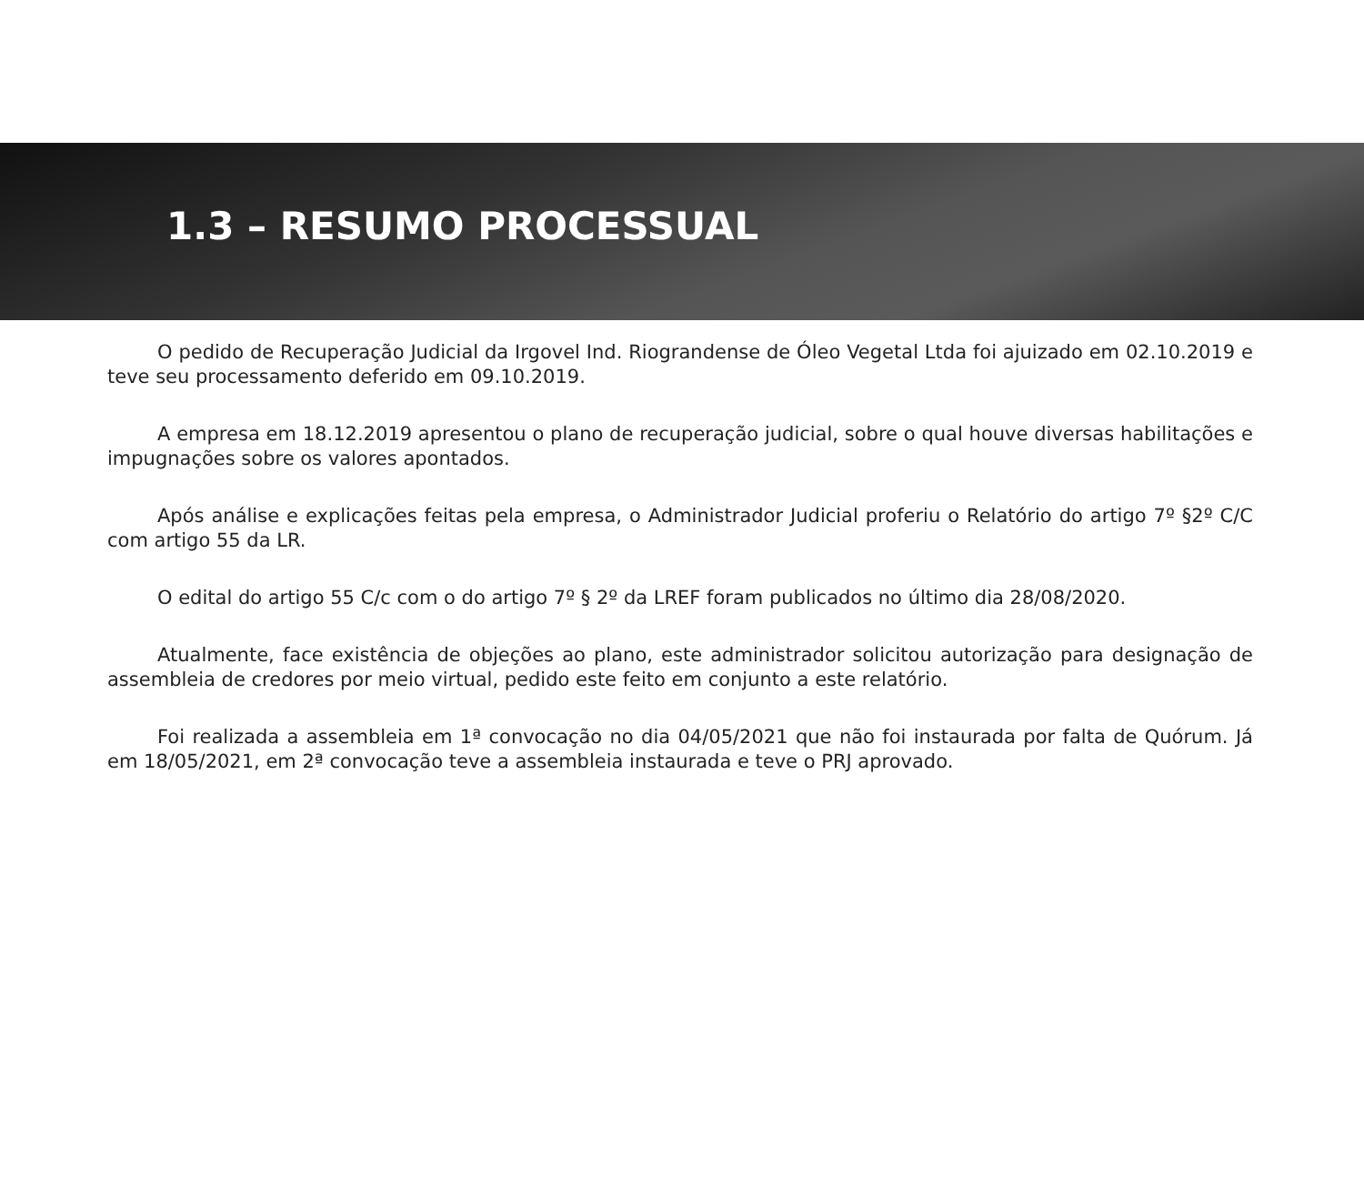1.3 – RESUMO PROCESSUAL
O pedido de Recuperação Judicial da Irgovel Ind. Riograndense de Óleo Vegetal Ltda foi ajuizado em 02.10.2019 e teve seu processamento deferido em 09.10.2019.
A empresa em 18.12.2019 apresentou o plano de recuperação judicial, sobre o qual houve diversas habilitações e impugnações sobre os valores apontados.
Após análise e explicações feitas pela empresa, o Administrador Judicial proferiu o Relatório do artigo 7º §2º C/C com artigo 55 da LR.
O edital do artigo 55 C/c com o do artigo 7º § 2º da LREF foram publicados no último dia 28/08/2020.
Atualmente, face existência de objeções ao plano, este administrador solicitou autorização para designação de assembleia de credores por meio virtual, pedido este feito em conjunto a este relatório.
Foi realizada a assembleia em 1ª convocação no dia 04/05/2021 que não foi instaurada por falta de Quórum. Já em 18/05/2021, em 2ª convocação teve a assembleia instaurada e teve o PRJ aprovado.